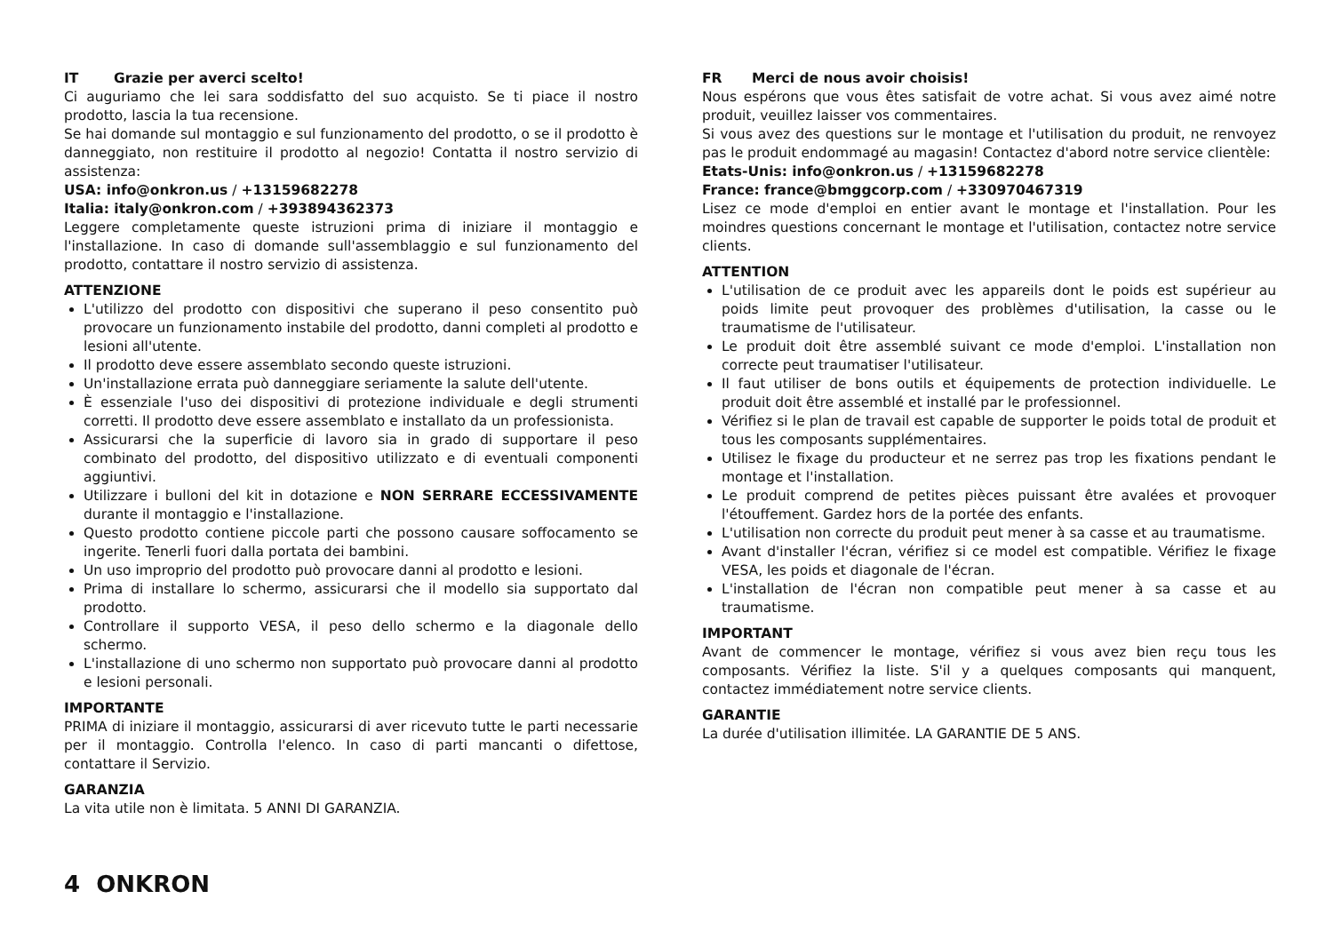IT Grazie per averci scelto!
Ci auguriamo che lei sara soddisfatto del suo acquisto. Se ti piace il nostro prodotto, lascia la tua recensione.
Se hai domande sul montaggio e sul funzionamento del prodotto, o se il prodotto è danneggiato, non restituire il prodotto al negozio! Contatta il nostro servizio di assistenza:
USA: info@onkron.us / +13159682278
Italia: italy@onkron.com / +393894362373
Leggere completamente queste istruzioni prima di iniziare il montaggio e l'installazione. In caso di domande sull'assemblaggio e sul funzionamento del prodotto, contattare il nostro servizio di assistenza.
ATTENZIONE
L'utilizzo del prodotto con dispositivi che superano il peso consentito può provocare un funzionamento instabile del prodotto, danni completi al prodotto e lesioni all'utente.
Il prodotto deve essere assemblato secondo queste istruzioni.
Un'installazione errata può danneggiare seriamente la salute dell'utente.
È essenziale l'uso dei dispositivi di protezione individuale e degli strumenti corretti. Il prodotto deve essere assemblato e installato da un professionista.
Assicurarsi che la superficie di lavoro sia in grado di supportare il peso combinato del prodotto, del dispositivo utilizzato e di eventuali componenti aggiuntivi.
Utilizzare i bulloni del kit in dotazione e NON SERRARE ECCESSIVAMENTE durante il montaggio e l'installazione.
Questo prodotto contiene piccole parti che possono causare soffocamento se ingerite. Tenerli fuori dalla portata dei bambini.
Un uso improprio del prodotto può provocare danni al prodotto e lesioni.
Prima di installare lo schermo, assicurarsi che il modello sia supportato dal prodotto.
Controllare il supporto VESA, il peso dello schermo e la diagonale dello schermo.
L'installazione di uno schermo non supportato può provocare danni al prodotto e lesioni personali.
IMPORTANTE
PRIMA di iniziare il montaggio, assicurarsi di aver ricevuto tutte le parti necessarie per il montaggio. Controlla l'elenco. In caso di parti mancanti o difettose, contattare il Servizio.
GARANZIA
La vita utile non è limitata. 5 ANNI DI GARANZIA.
FR Merci de nous avoir choisis!
Nous espérons que vous êtes satisfait de votre achat. Si vous avez aimé notre produit, veuillez laisser vos commentaires.
Si vous avez des questions sur le montage et l'utilisation du produit, ne renvoyez pas le produit endommagé au magasin! Contactez d'abord notre service clientèle:
Etats-Unis: info@onkron.us / +13159682278
France: france@bmggcorp.com / +330970467319
Lisez ce mode d'emploi en entier avant le montage et l'installation. Pour les moindres questions concernant le montage et l'utilisation, contactez notre service clients.
ATTENTION
L'utilisation de ce produit avec les appareils dont le poids est supérieur au poids limite peut provoquer des problèmes d'utilisation, la casse ou le traumatisme de l'utilisateur.
Le produit doit être assemblé suivant ce mode d'emploi. L'installation non correcte peut traumatiser l'utilisateur.
Il faut utiliser de bons outils et équipements de protection individuelle. Le produit doit être assemblé et installé par le professionnel.
Vérifiez si le plan de travail est capable de supporter le poids total de produit et tous les composants supplémentaires.
Utilisez le fixage du producteur et ne serrez pas trop les fixations pendant le montage et l'installation.
Le produit comprend de petites pièces puissant être avalées et provoquer l'étouffement. Gardez hors de la portée des enfants.
L'utilisation non correcte du produit peut mener à sa casse et au traumatisme.
Avant d'installer l'écran, vérifiez si ce model est compatible. Vérifiez le fixage VESA, les poids et diagonale de l'écran.
L'installation de l'écran non compatible peut mener à sa casse et au traumatisme.
IMPORTANT
Avant de commencer le montage, vérifiez si vous avez bien reçu tous les composants. Vérifiez la liste. S'il y a quelques composants qui manquent, contactez immédiatement notre service clients.
GARANTIE
La durée d'utilisation illimitée. LA GARANTIE DE 5 ANS.
4 ONKRON